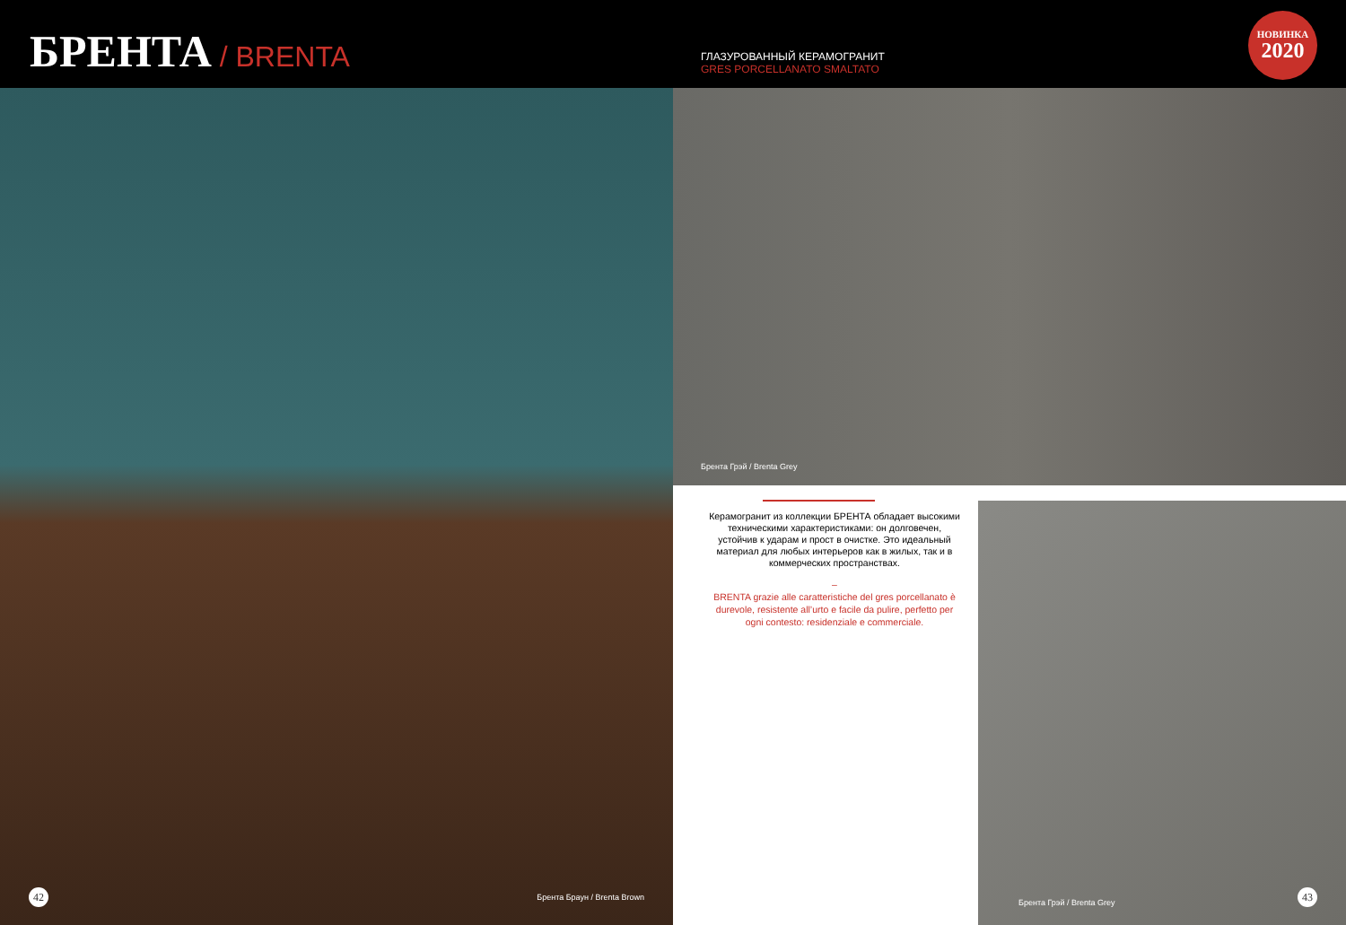БРЕНТА / BRENTA
ГЛАЗУРОВАННЫЙ КЕРАМОГРАНИТ
GRES PORCELLANATO SMALTATO
НОВИНКА
2020
42 Брента Браун / Brenta Brown
Брента Грэй / Brenta Grey
Керамогранит из коллекции БРЕНТА обладает высокими техническими характеристиками: он долговечен, устойчив к ударам и прост в очистке. Это идеальный материал для любых интерьеров как в жилых, так и в коммерческих пространствах.
–
BRENTA grazie alle caratteristiche del gres porcellanato è durevole, resistente all’urto e facile da pulire, perfetto per ogni contesto: residenziale e commerciale.
Брента Грэй / Brenta Grey 43